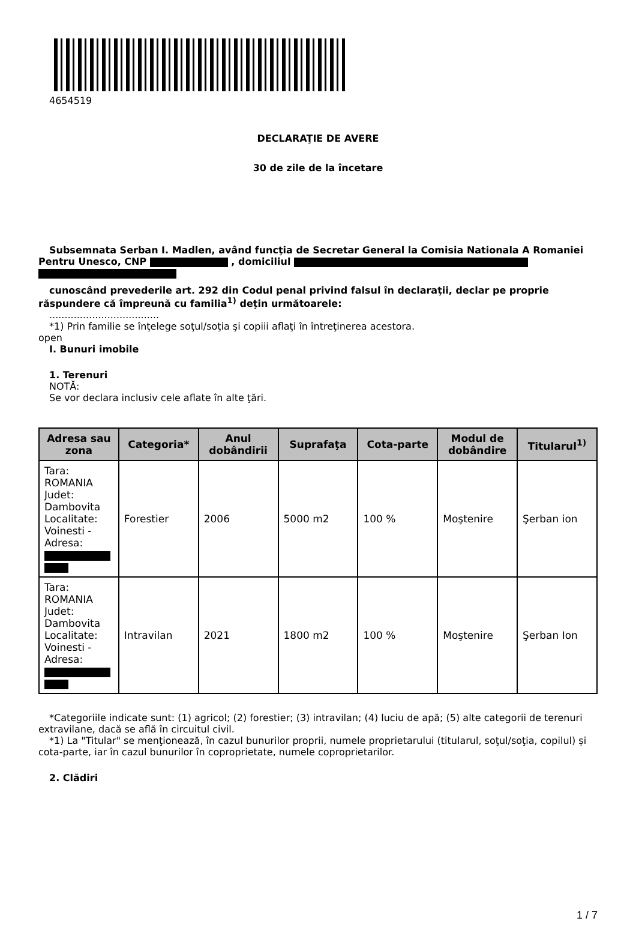4654519
DECLARAŢIE DE AVERE
30 de zile de la încetare
Subsemnata Serban I. Madlen, având funcţia de Secretar General la Comisia Nationala A Romaniei Pentru Unesco, CNP , domiciliul
cunoscând prevederile art. 292 din Codul penal privind falsul în declaraţii, declar pe proprie răspundere că împreună cu familia<sup>1)</sup> deţin următoarele:
....................................
*1) Prin familie se înţelege soţul/soţia şi copiii aflaţi în întreţinerea acestora.
open
I. Bunuri imobile
1. Terenuri
NOTĂ:
Se vor declara inclusiv cele aflate în alte ţări.
| Adresa sau zona | Categoria* | Anul dobândirii | Suprafaţa | Cota-parte | Modul de dobândire | Titularul<sup>1)</sup> |
| --- | --- | --- | --- | --- | --- | --- |
| Tara: ROMANIA Judet: Dambovita Localitate: Voinesti - Adresa: | Forestier | 2006 | 5000 m2 | 100 % | Moştenire | Şerban ion |
| Tara: ROMANIA Judet: Dambovita Localitate: Voinesti - Adresa: | Intravilan | 2021 | 1800 m2 | 100 % | Moştenire | Şerban Ion |
*Categoriile indicate sunt: (1) agricol; (2) forestier; (3) intravilan; (4) luciu de apă; (5) alte categorii de terenuri extravilane, dacă se află în circuitul civil.
*1) La "Titular" se menţionează, în cazul bunurilor proprii, numele proprietarului (titularul, soţul/soţia, copilul) și cota-parte, iar în cazul bunurilor în coproprietate, numele coproprietarilor.
2. Clădiri
1 / 7